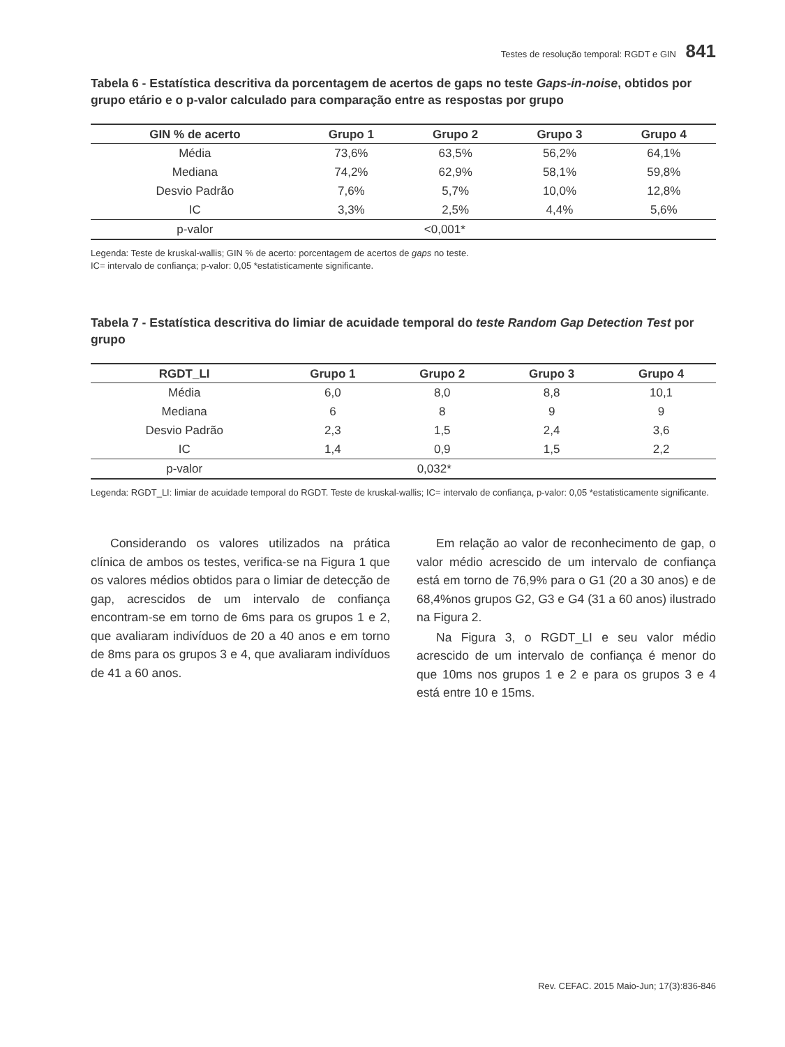Testes de resolução temporal: RGDT e GIN 841
Tabela 6 - Estatística descritiva da porcentagem de acertos de gaps no teste Gaps-in-noise, obtidos por grupo etário e o p-valor calculado para comparação entre as respostas por grupo
| GIN % de acerto | Grupo 1 | Grupo 2 | Grupo 3 | Grupo 4 |
| --- | --- | --- | --- | --- |
| Média | 73,6% | 63,5% | 56,2% | 64,1% |
| Mediana | 74,2% | 62,9% | 58,1% | 59,8% |
| Desvio Padrão | 7,6% | 5,7% | 10,0% | 12,8% |
| IC | 3,3% | 2,5% | 4,4% | 5,6% |
| p-valor | <0,001* | | | |
Legenda: Teste de kruskal-wallis; GIN % de acerto: porcentagem de acertos de gaps no teste.
IC= intervalo de confiança; p-valor: 0,05 *estatisticamente significante.
Tabela 7 - Estatística descritiva do limiar de acuidade temporal do teste Random Gap Detection Test por grupo
| RGDT_LI | Grupo 1 | Grupo 2 | Grupo 3 | Grupo 4 |
| --- | --- | --- | --- | --- |
| Média | 6,0 | 8,0 | 8,8 | 10,1 |
| Mediana | 6 | 8 | 9 | 9 |
| Desvio Padrão | 2,3 | 1,5 | 2,4 | 3,6 |
| IC | 1,4 | 0,9 | 1,5 | 2,2 |
| p-valor | 0,032* | | | |
Legenda: RGDT_LI: limiar de acuidade temporal do RGDT. Teste de kruskal-wallis; IC= intervalo de confiança, p-valor: 0,05 *estatisticamente significante.
Considerando os valores utilizados na prática clínica de ambos os testes, verifica-se na Figura 1 que os valores médios obtidos para o limiar de detecção de gap, acrescidos de um intervalo de confiança encontram-se em torno de 6ms para os grupos 1 e 2, que avaliaram indivíduos de 20 a 40 anos e em torno de 8ms para os grupos 3 e 4, que avaliaram indivíduos de 41 a 60 anos.
Em relação ao valor de reconhecimento de gap, o valor médio acrescido de um intervalo de confiança está em torno de 76,9% para o G1 (20 a 30 anos) e de 68,4%nos grupos G2, G3 e G4 (31 a 60 anos) ilustrado na Figura 2.
Na Figura 3, o RGDT_LI e seu valor médio acrescido de um intervalo de confiança é menor do que 10ms nos grupos 1 e 2 e para os grupos 3 e 4 está entre 10 e 15ms.
Rev. CEFAC. 2015 Maio-Jun; 17(3):836-846